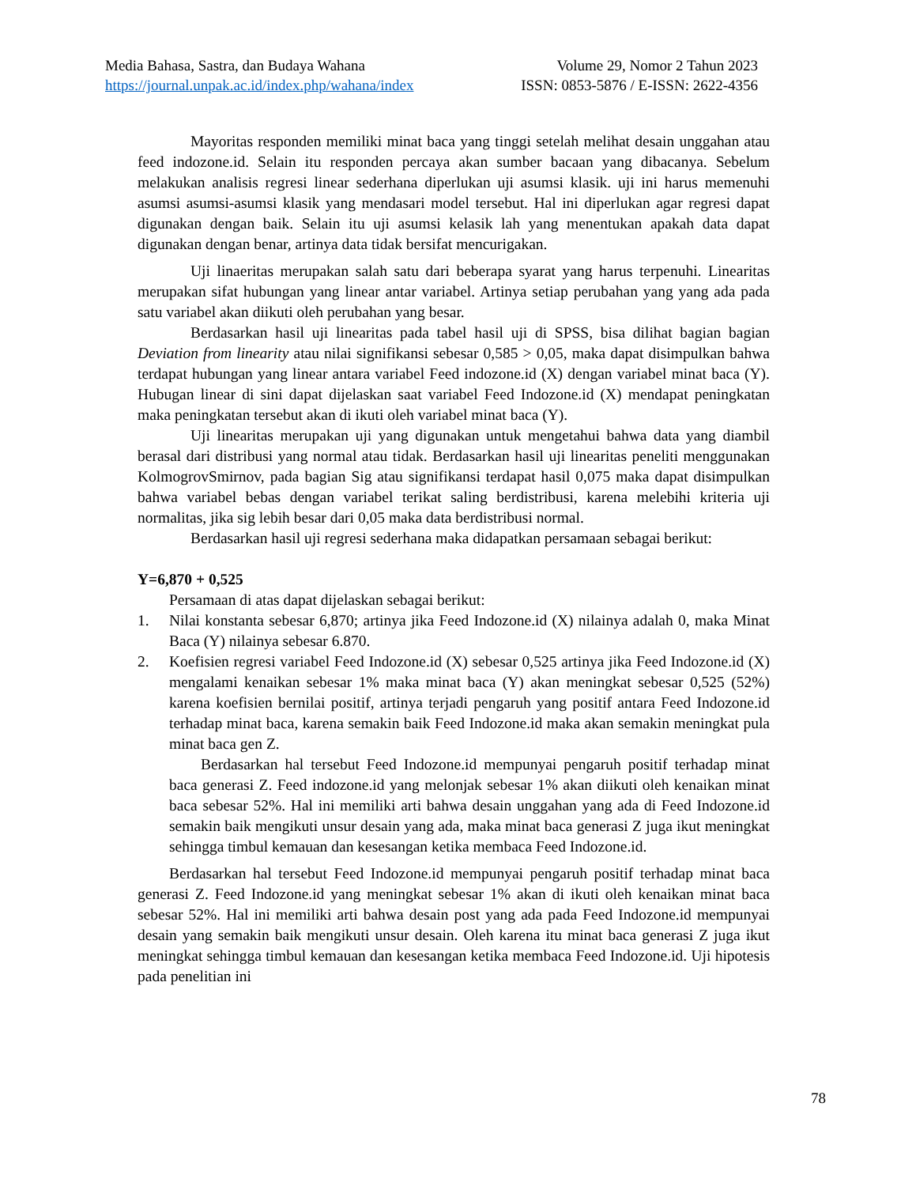Media Bahasa, Sastra, dan Budaya Wahana Volume 29, Nomor 2 Tahun 2023
https://journal.unpak.ac.id/index.php/wahana/index ISSN: 0853-5876 / E-ISSN: 2622-4356
Mayoritas responden memiliki minat baca yang tinggi setelah melihat desain unggahan atau feed indozone.id. Selain itu responden percaya akan sumber bacaan yang dibacanya. Sebelum melakukan analisis regresi linear sederhana diperlukan uji asumsi klasik. uji ini harus memenuhi asumsi asumsi-asumsi klasik yang mendasari model tersebut. Hal ini diperlukan agar regresi dapat digunakan dengan baik. Selain itu uji asumsi kelasik lah yang menentukan apakah data dapat digunakan dengan benar, artinya data tidak bersifat mencurigakan.
Uji linaeritas merupakan salah satu dari beberapa syarat yang harus terpenuhi. Linearitas merupakan sifat hubungan yang linear antar variabel. Artinya setiap perubahan yang yang ada pada satu variabel akan diikuti oleh perubahan yang besar.
Berdasarkan hasil uji linearitas pada tabel hasil uji di SPSS, bisa dilihat bagian bagian Deviation from linearity atau nilai signifikansi sebesar 0,585 > 0,05, maka dapat disimpulkan bahwa terdapat hubungan yang linear antara variabel Feed indozone.id (X) dengan variabel minat baca (Y). Hubugan linear di sini dapat dijelaskan saat variabel Feed Indozone.id (X) mendapat peningkatan maka peningkatan tersebut akan di ikuti oleh variabel minat baca (Y).
Uji linearitas merupakan uji yang digunakan untuk mengetahui bahwa data yang diambil berasal dari distribusi yang normal atau tidak. Berdasarkan hasil uji linearitas peneliti menggunakan KolmogrovSmirnov, pada bagian Sig atau signifikansi terdapat hasil 0,075 maka dapat disimpulkan bahwa variabel bebas dengan variabel terikat saling berdistribusi, karena melebihi kriteria uji normalitas, jika sig lebih besar dari 0,05 maka data berdistribusi normal.
Berdasarkan hasil uji regresi sederhana maka didapatkan persamaan sebagai berikut:
Y=6,870 + 0,525
Persamaan di atas dapat dijelaskan sebagai berikut:
1. Nilai konstanta sebesar 6,870; artinya jika Feed Indozone.id (X) nilainya adalah 0, maka Minat Baca (Y) nilainya sebesar 6.870.
2. Koefisien regresi variabel Feed Indozone.id (X) sebesar 0,525 artinya jika Feed Indozone.id (X) mengalami kenaikan sebesar 1% maka minat baca (Y) akan meningkat sebesar 0,525 (52%) karena koefisien bernilai positif, artinya terjadi pengaruh yang positif antara Feed Indozone.id terhadap minat baca, karena semakin baik Feed Indozone.id maka akan semakin meningkat pula minat baca gen Z.
Berdasarkan hal tersebut Feed Indozone.id mempunyai pengaruh positif terhadap minat baca generasi Z. Feed indozone.id yang melonjak sebesar 1% akan diikuti oleh kenaikan minat baca sebesar 52%. Hal ini memiliki arti bahwa desain unggahan yang ada di Feed Indozone.id semakin baik mengikuti unsur desain yang ada, maka minat baca generasi Z juga ikut meningkat sehingga timbul kemauan dan kesesangan ketika membaca Feed Indozone.id.
Berdasarkan hal tersebut Feed Indozone.id mempunyai pengaruh positif terhadap minat baca generasi Z. Feed Indozone.id yang meningkat sebesar 1% akan di ikuti oleh kenaikan minat baca sebesar 52%. Hal ini memiliki arti bahwa desain post yang ada pada Feed Indozone.id mempunyai desain yang semakin baik mengikuti unsur desain. Oleh karena itu minat baca generasi Z juga ikut meningkat sehingga timbul kemauan dan kesesangan ketika membaca Feed Indozone.id. Uji hipotesis pada penelitian ini
78